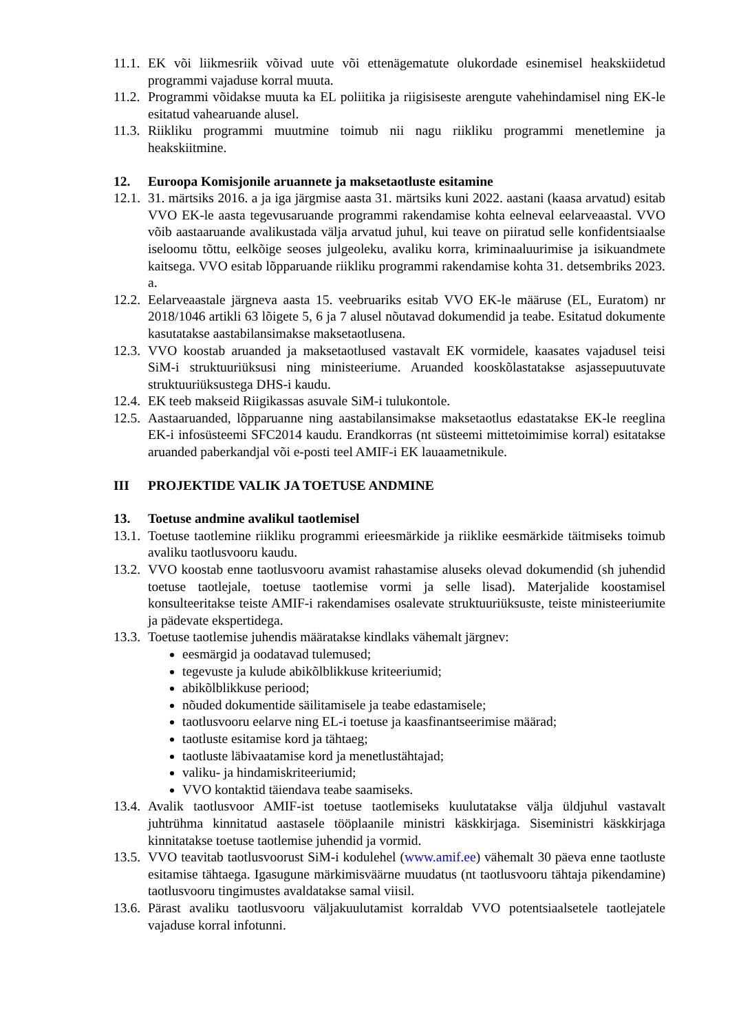11.1. EK või liikmesriik võivad uute või ettenägematute olukordade esinemisel heakskiidetud programmi vajaduse korral muuta.
11.2. Programmi võidakse muuta ka EL poliitika ja riigisiseste arengute vahehindamisel ning EK-le esitatud vahearuande alusel.
11.3. Riikliku programmi muutmine toimub nii nagu riikliku programmi menetlemine ja heakskiitmine.
12. Euroopa Komisjonile aruannete ja maksetaotluste esitamine
12.1. 31. märtsiks 2016. a ja iga järgmise aasta 31. märtsiks kuni 2022. aastani (kaasa arvatud) esitab VVO EK-le aasta tegevusaruande programmi rakendamise kohta eelneval eelarveaastal. VVO võib aastaaruande avalikustada välja arvatud juhul, kui teave on piiratud selle konfidentsiaalse iseloomu tõttu, eelkõige seoses julgeoleku, avaliku korra, kriminaaluurimise ja isikuandmete kaitsega. VVO esitab lõpparuande riikliku programmi rakendamise kohta 31. detsembriks 2023. a.
12.2. Eelarveaastale järgneva aasta 15. veebruariks esitab VVO EK-le määruse (EL, Euratom) nr 2018/1046 artikli 63 lõigete 5, 6 ja 7 alusel nõutavad dokumendid ja teabe. Esitatud dokumente kasutatakse aastabilansimakse maksetaotlusena.
12.3. VVO koostab aruanded ja maksetaotlused vastavalt EK vormidele, kaasates vajadusel teisi SiM-i struktuuriüksusi ning ministeeriume. Aruanded kooskõlastatakse asjassepuutuvate struktuuriüksustega DHS-i kaudu.
12.4. EK teeb makseid Riigikassas asuvale SiM-i tulukontole.
12.5. Aastaaruanded, lõpparuanne ning aastabilansimakse maksetaotlus edastatakse EK-le reeglina EK-i infosüsteemi SFC2014 kaudu. Erandkorras (nt süsteemi mittetoimimise korral) esitatakse aruanded paberkandjal või e-posti teel AMIF-i EK lauaametnikule.
III PROJEKTIDE VALIK JA TOETUSE ANDMINE
13. Toetuse andmine avalikul taotlemisel
13.1. Toetuse taotlemine riikliku programmi erieesmärkide ja riiklike eesmärkide täitmiseks toimub avaliku taotlusvooru kaudu.
13.2. VVO koostab enne taotlusvooru avamist rahastamise aluseks olevad dokumendid (sh juhendid toetuse taotlejale, toetuse taotlemise vormi ja selle lisad). Materjalide koostamisel konsulteeritakse teiste AMIF-i rakendamises osalevate struktuuriüksuste, teiste ministeeriumite ja pädevate ekspertidega.
13.3. Toetuse taotlemise juhendis määratakse kindlaks vähemalt järgnev:
eesmärgid ja oodatavad tulemused;
tegevuste ja kulude abikõlblikkuse kriteeriumid;
abikõlblikkuse periood;
nõuded dokumentide säilitamisele ja teabe edastamisele;
taotlusvooru eelarve ning EL-i toetuse ja kaasfinantseerimise määrad;
taotluste esitamise kord ja tähtaeg;
taotluste läbivaatamise kord ja menetlustähtajad;
valiku- ja hindamiskriteeriumid;
VVO kontaktid täiendava teabe saamiseks.
13.4. Avalik taotlusvoor AMIF-ist toetuse taotlemiseks kuulutatakse välja üldjuhul vastavalt juhtrühma kinnitatud aastasele tööplaanile ministri käskkirjaga. Siseministri käskkirjaga kinnitatakse toetuse taotlemise juhendid ja vormid.
13.5. VVO teavitab taotlusvoorust SiM-i kodulehel (www.amif.ee) vähemalt 30 päeva enne taotluste esitamise tähtaega. Igasugune märkimisväärne muudatus (nt taotlusvooru tähtaja pikendamine) taotlusvooru tingimustes avaldatakse samal viisil.
13.6. Pärast avaliku taotlusvooru väljakuulutamist korraldab VVO potentsiaalsetele taotlejatele vajaduse korral infotunni.